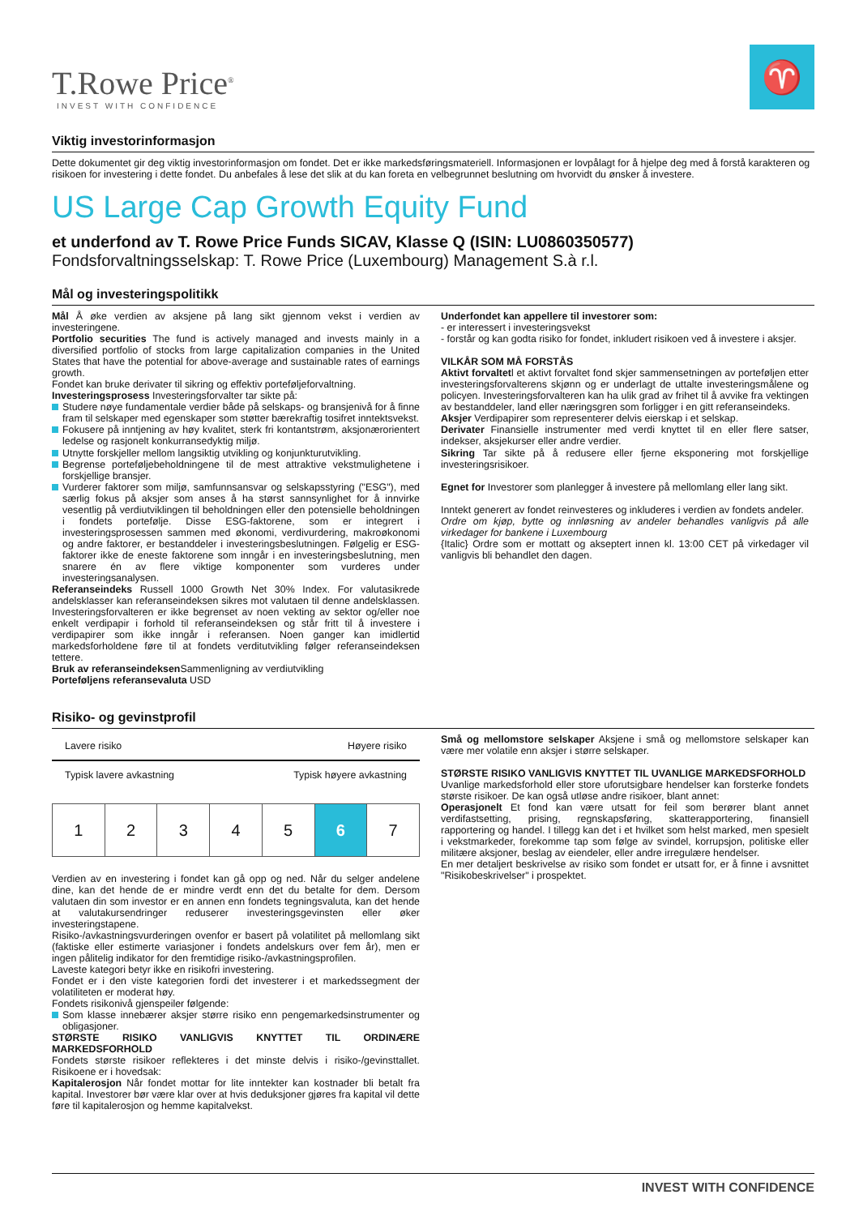T.Rowe Price<sup>®</sup>
INVEST WITH CONFIDENCE
♈
Viktig investorinformasjon
Dette dokumentet gir deg viktig investorinformasjon om fondet. Det er ikke markedsføringsmateriell. Informasjonen er lovpålagt for å hjelpe deg med å forstå karakteren og risikoen for investering i dette fondet. Du anbefales å lese det slik at du kan foreta en velbegrunnet beslutning om hvorvidt du ønsker å investere.
US Large Cap Growth Equity Fund
et underfond av T. Rowe Price Funds SICAV, Klasse Q (ISIN: LU0860350577)
Fondsforvaltningsselskap: T. Rowe Price (Luxembourg) Management S.à r.l.
Mål og investeringspolitikk
Mål Å øke verdien av aksjene på lang sikt gjennom vekst i verdien av investeringene.
Portfolio securities The fund is actively managed and invests mainly in a diversified portfolio of stocks from large capitalization companies in the United States that have the potential for above-average and sustainable rates of earnings growth.
Fondet kan bruke derivater til sikring og effektiv porteføljeforvaltning.
Investeringsprosess Investeringsforvalter tar sikte på:
Studere nøye fundamentale verdier både på selskaps- og bransjenivå for å finne fram til selskaper med egenskaper som støtter bærekraftig tosifret inntektsvekst.
Fokusere på inntjening av høy kvalitet, sterk fri kontantstrøm, aksjonærorientert ledelse og rasjonelt konkurransedyktig miljø.
Utnytte forskjeller mellom langsiktig utvikling og konjunkturutvikling.
Begrense porteføljebeholdningene til de mest attraktive vekstmulighetene i forskjellige bransjer.
Vurderer faktorer som miljø, samfunnsansvar og selskapsstyring ("ESG"), med særlig fokus på aksjer som anses å ha størst sannsynlighet for å innvirke vesentlig på verdiutviklingen til beholdningen eller den potensielle beholdningen i fondets portefølje. Disse ESG-faktorene, som er integrert i investeringsprosessen sammen med økonomi, verdivurdering, makroøkonomi og andre faktorer, er bestanddeler i investeringsbeslutningen. Følgelig er ESG-faktorer ikke de eneste faktorene som inngår i en investeringsbeslutning, men snarere én av flere viktige komponenter som vurderes under investeringsanalysen.
Referanseindeks Russell 1000 Growth Net 30% Index. For valutasikrede andelsklasser kan referanseindeksen sikres mot valutaen til denne andelsklassen. Investeringsforvalteren er ikke begrenset av noen vekting av sektor og/eller noe enkelt verdipapir i forhold til referanseindeksen og står fritt til å investere i verdipapirer som ikke inngår i referansen. Noen ganger kan imidlertid markedsforholdene føre til at fondets verditutvikling følger referanseindeksen tettere.
Bruk av referanseindeksen Sammenligning av verdiutvikling
Porteføljens referansevaluta USD
Underfondet kan appellere til investorer som:
- er interessert i investeringsvekst
- forstår og kan godta risiko for fondet, inkludert risikoen ved å investere i aksjer.
VILKÅR SOM MÅ FORSTÅS
Aktivt forvaltetl et aktivt forvaltet fond skjer sammensetningen av porteføljen etter investeringsforvalterens skjønn og er underlagt de uttalte investeringsmålene og policyen. Investeringsforvalteren kan ha ulik grad av frihet til å avvike fra vektingen av bestanddeler, land eller næringsgren som forligger i en gitt referanseindeks.
Aksjer Verdipapirer som representerer delvis eierskap i et selskap.
Derivater Finansielle instrumenter med verdi knyttet til en eller flere satser, indekser, aksjekurser eller andre verdier.
Sikring Tar sikte på å redusere eller fjerne eksponering mot forskjellige investeringsrisikoer.
Egnet for Investorer som planlegger å investere på mellomlang eller lang sikt.
Inntekt generert av fondet reinvesteres og inkluderes i verdien av fondets andeler.
Ordre om kjøp, bytte og innløsning av andeler behandles vanligvis på alle virkedager for bankene i Luxembourg
{Italic} Ordre som er mottatt og akseptert innen kl. 13:00 CET på virkedager vil vanligvis bli behandlet den dagen.
Risiko- og gevinstprofil
Lavere risiko Høyere risiko
Typisk lavere avkastning Typisk høyere avkastning
| 1 | 2 | 3 | 4 | 5 | 6 | 7 |
Verdien av en investering i fondet kan gå opp og ned. Når du selger andelene dine, kan det hende de er mindre verdt enn det du betalte for dem. Dersom valutaen din som investor er en annen enn fondets tegningsvaluta, kan det hende at valutakursendringer reduserer investeringsgevinsten eller øker investeringstapene.
Risiko-/avkastningsvurderingen ovenfor er basert på volatilitet på mellomlang sikt (faktiske eller estimerte variasjoner i fondets andelskurs over fem år), men er ingen pålitelig indikator for den fremtidige risiko-/avkastningsprofilen.
Laveste kategori betyr ikke en risikofri investering.
Fondet er i den viste kategorien fordi det investerer i et markedssegment der volatiliteten er moderat høy.
Fondets risikonivå gjenspeiler følgende:
Som klasse innebærer aksjer større risiko enn pengemarkedsinstrumenter og obligasjoner.
STØRSTE RISIKO VANLIGVIS KNYTTET TIL ORDINÆRE MARKEDSFORHOLD
Fondets største risikoer reflekteres i det minste delvis i risiko-/gevinsttallet. Risikoene er i hovedsak:
Kapitalerosjon Når fondet mottar for lite inntekter kan kostnader bli betalt fra kapital. Investorer bør være klar over at hvis deduksjoner gjøres fra kapital vil dette føre til kapitalerosjon og hemme kapitalvekst.
Små og mellomstore selskaper Aksjene i små og mellomstore selskaper kan være mer volatile enn aksjer i større selskaper.
STØRSTE RISIKO VANLIGVIS KNYTTET TIL UVANLIGE MARKEDSFORHOLD
Uvanlige markedsforhold eller store uforutsigbare hendelser kan forsterke fondets største risikoer. De kan også utløse andre risikoer, blant annet:
Operasjonelt Et fond kan være utsatt for feil som berører blant annet verdifastsetting, prising, regnskapsføring, skatterapportering, finansiell rapportering og handel. I tillegg kan det i et hvilket som helst marked, men spesielt i vekstmarkeder, forekomme tap som følge av svindel, korrupsjon, politiske eller militære aksjoner, beslag av eiendeler, eller andre irregulære hendelser.
En mer detaljert beskrivelse av risiko som fondet er utsatt for, er å finne i avsnittet "Risikobeskrivelser" i prospektet.
INVEST WITH CONFIDENCE